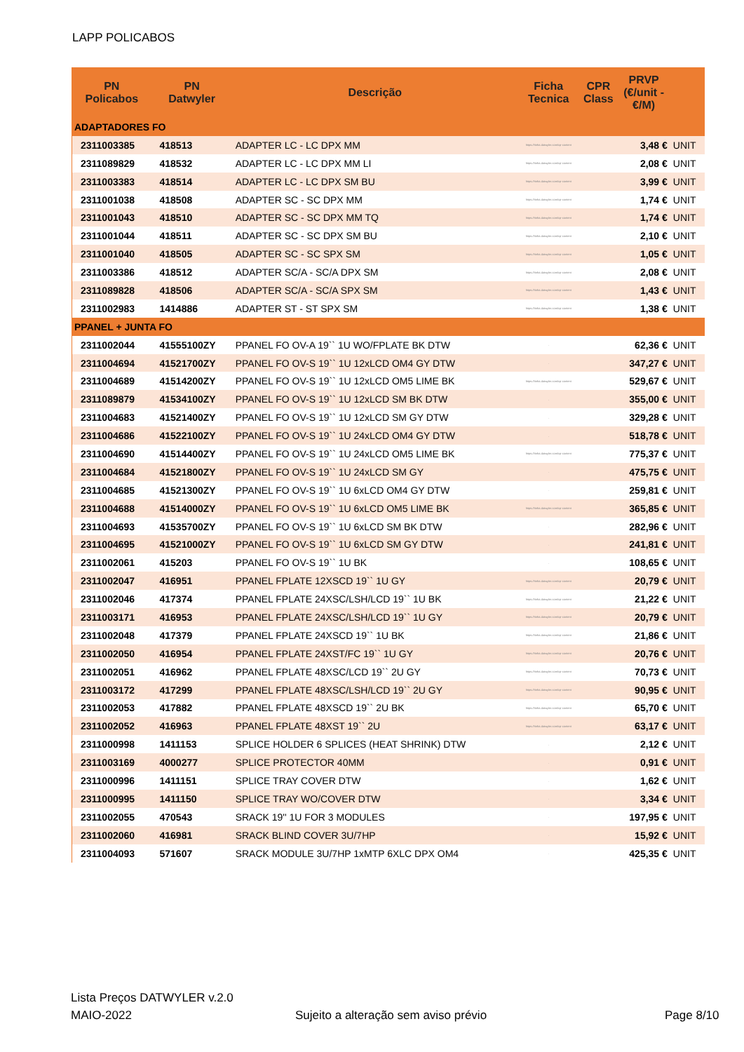LAPP POLICABOS
| PN Policabos | PN Datwyler | Descrição | Ficha Tecnica | CPR Class | PRVP (€/unit - €/M) | |
| --- | --- | --- | --- | --- | --- | --- |
| ADAPTADORES FO | | | | | | |
| 2311003385 | 418513 | ADAPTER LC - LC DPX MM | https://tinfra.datwyler.com/cp-content | | 3,48 € | UNIT |
| 2311089829 | 418532 | ADAPTER LC - LC DPX MM LI | https://tinfra.datwyler.com/cp-content | | 2,08 € | UNIT |
| 2311003383 | 418514 | ADAPTER LC - LC DPX SM BU | https://tinfra.datwyler.com/cp-content | | 3,99 € | UNIT |
| 2311001038 | 418508 | ADAPTER SC - SC DPX MM | https://tinfra.datwyler.com/cp-content | | 1,74 € | UNIT |
| 2311001043 | 418510 | ADAPTER SC - SC DPX MM TQ | https://tinfra.datwyler.com/cp-content | | 1,74 € | UNIT |
| 2311001044 | 418511 | ADAPTER SC - SC DPX SM BU | https://tinfra.datwyler.com/cp-content | | 2,10 € | UNIT |
| 2311001040 | 418505 | ADAPTER SC - SC SPX SM | https://tinfra.datwyler.com/cp-content | | 1,05 € | UNIT |
| 2311003386 | 418512 | ADAPTER SC/A - SC/A DPX SM | https://tinfra.datwyler.com/cp-content | | 2,08 € | UNIT |
| 2311089828 | 418506 | ADAPTER SC/A - SC/A SPX SM | https://tinfra.datwyler.com/cp-content | | 1,43 € | UNIT |
| 2311002983 | 1414886 | ADAPTER ST - ST SPX SM | https://tinfra.datwyler.com/cp-content | | 1,38 € | UNIT |
| PPANEL + JUNTA FO | | | | | | |
| 2311002044 | 41555100ZY | PPANEL FO OV-A 19`` 1U WO/FPLATE BK DTW | . | | 62,36 € | UNIT |
| 2311004694 | 41521700ZY | PPANEL FO OV-S 19`` 1U 12xLCD OM4 GY DTW | . | | 347,27 € | UNIT |
| 2311004689 | 41514200ZY | PPANEL FO OV-S 19`` 1U 12xLCD OM5 LIME BK | https://tinfra.datwyler.com/cp-content | | 529,67 € | UNIT |
| 2311089879 | 41534100ZY | PPANEL FO OV-S 19`` 1U 12xLCD SM BK DTW | . | | 355,00 € | UNIT |
| 2311004683 | 41521400ZY | PPANEL FO OV-S 19`` 1U 12xLCD SM GY DTW | . | | 329,28 € | UNIT |
| 2311004686 | 41522100ZY | PPANEL FO OV-S 19`` 1U 24xLCD OM4 GY DTW | . | | 518,78 € | UNIT |
| 2311004690 | 41514400ZY | PPANEL FO OV-S 19`` 1U 24xLCD OM5 LIME BK | https://tinfra.datwyler.com/cp-content | | 775,37 € | UNIT |
| 2311004684 | 41521800ZY | PPANEL FO OV-S 19`` 1U 24xLCD SM GY | . | | 475,75 € | UNIT |
| 2311004685 | 41521300ZY | PPANEL FO OV-S 19`` 1U 6xLCD OM4 GY DTW | . | | 259,81 € | UNIT |
| 2311004688 | 41514000ZY | PPANEL FO OV-S 19`` 1U 6xLCD OM5 LIME BK | https://tinfra.datwyler.com/cp-content | | 365,85 € | UNIT |
| 2311004693 | 41535700ZY | PPANEL FO OV-S 19`` 1U 6xLCD SM BK DTW | . | | 282,96 € | UNIT |
| 2311004695 | 41521000ZY | PPANEL FO OV-S 19`` 1U 6xLCD SM GY DTW | . | | 241,81 € | UNIT |
| 2311002061 | 415203 | PPANEL FO OV-S 19`` 1U BK | . | | 108,65 € | UNIT |
| 2311002047 | 416951 | PPANEL FPLATE 12XSCD 19`` 1U GY | https://tinfra.datwyler.com/cp-content | | 20,79 € | UNIT |
| 2311002046 | 417374 | PPANEL FPLATE 24XSC/LSH/LCD 19`` 1U BK | https://tinfra.datwyler.com/cp-content | | 21,22 € | UNIT |
| 2311003171 | 416953 | PPANEL FPLATE 24XSC/LSH/LCD 19`` 1U GY | https://tinfra.datwyler.com/cp-content | | 20,79 € | UNIT |
| 2311002048 | 417379 | PPANEL FPLATE 24XSCD 19`` 1U BK | https://tinfra.datwyler.com/cp-content | | 21,86 € | UNIT |
| 2311002050 | 416954 | PPANEL FPLATE 24XST/FC 19`` 1U GY | https://tinfra.datwyler.com/cp-content | | 20,76 € | UNIT |
| 2311002051 | 416962 | PPANEL FPLATE 48XSC/LCD 19`` 2U GY | https://tinfra.datwyler.com/cp-content | | 70,73 € | UNIT |
| 2311003172 | 417299 | PPANEL FPLATE 48XSC/LSH/LCD 19`` 2U GY | https://tinfra.datwyler.com/cp-content | | 90,95 € | UNIT |
| 2311002053 | 417882 | PPANEL FPLATE 48XSCD 19`` 2U BK | https://tinfra.datwyler.com/cp-content | | 65,70 € | UNIT |
| 2311002052 | 416963 | PPANEL FPLATE 48XST 19`` 2U | https://tinfra.datwyler.com/cp-content | | 63,17 € | UNIT |
| 2311000998 | 1411153 | SPLICE HOLDER 6 SPLICES (HEAT SHRINK) DTW | . | | 2,12 € | UNIT |
| 2311003169 | 4000277 | SPLICE PROTECTOR 40MM | . | | 0,91 € | UNIT |
| 2311000996 | 1411151 | SPLICE TRAY COVER DTW | . | | 1,62 € | UNIT |
| 2311000995 | 1411150 | SPLICE TRAY WO/COVER DTW | . | | 3,34 € | UNIT |
| 2311002055 | 470543 | SRACK 19'' 1U FOR 3 MODULES | . | | 197,95 € | UNIT |
| 2311002060 | 416981 | SRACK BLIND COVER 3U/7HP | . | | 15,92 € | UNIT |
| 2311004093 | 571607 | SRACK MODULE 3U/7HP 1xMTP 6XLC DPX OM4 | . | | 425,35 € | UNIT |
Lista Preços DATWYLER v.2.0
MAIO-2022
Sujeito a alteração sem aviso prévio
Page 8/10